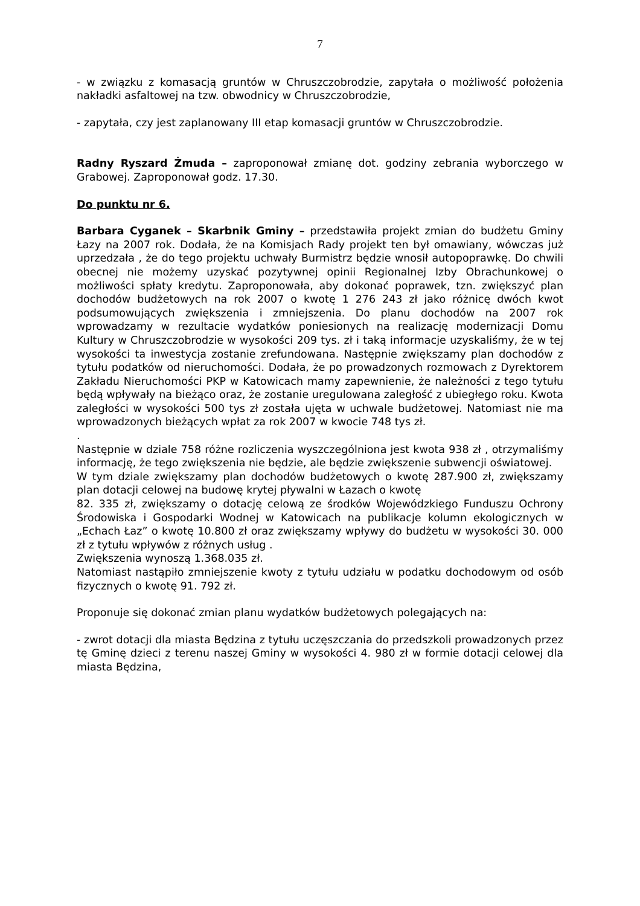7
- w związku z komasacją gruntów w Chruszczobrodzie, zapytała o możliwość położenia nakładki asfaltowej na tzw. obwodnicy w Chruszczobrodzie,
- zapytała, czy jest zaplanowany III etap komasacji gruntów w Chruszczobrodzie.
Radny Ryszard Żmuda – zaproponował zmianę dot. godziny zebrania wyborczego w Grabowej. Zaproponował godz. 17.30.
Do punktu nr 6.
Barbara Cyganek – Skarbnik Gminy – przedstawiła projekt zmian do budżetu Gminy Łazy na 2007 rok. Dodała, że na Komisjach Rady projekt ten był omawiany, wówczas już uprzedzała , że do tego projektu uchwały Burmistrz będzie wnosił autopoprawkę. Do chwili obecnej nie możemy uzyskać pozytywnej opinii Regionalnej Izby Obrachunkowej o możliwości spłaty kredytu. Zaproponowała, aby dokonać poprawek, tzn. zwiększyć plan dochodów budżetowych na rok 2007 o kwotę 1 276 243 zł jako różnicę dwóch kwot podsumowujących zwiększenia i zmniejszenia. Do planu dochodów na 2007 rok wprowadzamy w rezultacie wydatków poniesionych na realizację modernizacji Domu Kultury w Chruszczobrodzie w wysokości 209 tys. zł i taką informacje uzyskaliśmy, że w tej wysokości ta inwestycja zostanie zrefundowana. Następnie zwiększamy plan dochodów z tytułu podatków od nieruchomości. Dodała, że po prowadzonych rozmowach z Dyrektorem Zakładu Nieruchomości PKP w Katowicach mamy zapewnienie, że należności z tego tytułu będą wpływały na bieżąco oraz, że zostanie uregulowana zaległość z ubiegłego roku. Kwota zaległości w wysokości 500 tys zł została ujęta w uchwale budżetowej. Natomiast nie ma wprowadzonych bieżących wpłat za rok 2007 w kwocie 748 tys zł.
.
Następnie w dziale 758 różne rozliczenia wyszczególniona jest kwota 938 zł , otrzymaliśmy informację, że tego zwiększenia nie będzie, ale będzie zwiększenie subwencji oświatowej.
W tym dziale zwiększamy plan dochodów budżetowych o kwotę 287.900 zł, zwiększamy plan dotacji celowej na budowę krytej pływalni w Łazach o kwotę
82. 335 zł, zwiększamy o dotację celową ze środków Wojewódzkiego Funduszu Ochrony Środowiska i Gospodarki Wodnej w Katowicach na publikacje kolumn ekologicznych w „Echach Łaz” o kwotę 10.800 zł oraz zwiększamy wpływy do budżetu w wysokości 30. 000 zł z tytułu wpływów z różnych usług .
Zwiększenia wynoszą 1.368.035 zł.
Natomiast nastąpiło zmniejszenie kwoty z tytułu udziału w podatku dochodowym od osób fizycznych o kwotę 91. 792 zł.
Proponuje się dokonać zmian planu wydatków budżetowych polegających na:
- zwrot dotacji dla miasta Będzina z tytułu uczęszczania do przedszkoli prowadzonych przez tę Gminę dzieci z terenu naszej Gminy w wysokości 4. 980 zł w formie dotacji celowej dla miasta Będzina,